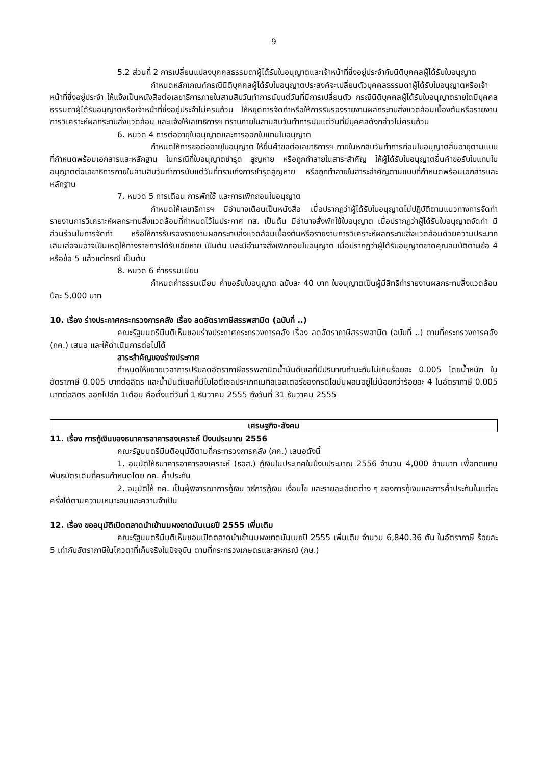9
5.2 ส่วนที่ 2 การเปลี่ยนแปลงบุคคลธรรมดาผู้ได้รับใบอนุญาตและเจ้าหน้าที่ซึ่งอยู่ประจำกับนิติบุคคลผู้ได้รับใบอนุญาต
กำหนดหลักเกณฑ์กรณีนิติบุคคลผู้ได้รับใบอนุญาตประสงค์จะเปลี่ยนตัวบุคคลธรรมดาผู้ได้รับใบอนุญาตหรือเจ้าหน้าที่ซึ่งอยู่ประจำ ให้แจ้งเป็นหนังสือต่อเลขาธิการภายในสามสิบวันทำการนับแต่วันที่มีการเปลี่ยนตัว กรณีนิติบุคคลผู้ได้รับใบอนุญาตรายใดมีบุคคลธรรมดาผู้ได้รับอนุญาตหรือเจ้าหน้าที่ซึ่งอยู่ประจำไม่ครบถ้วน ให้หยุดการจัดทำหรือให้การรับรองรายงานผลกระทบสิ่งแวดล้อมเบื้องต้นหรือรายงานการวิเคราะห์ผลกระทบสิ่งแวดล้อม และแจ้งให้เลขาธิการฯ ทราบภายในสามสิบวันทำการนับแต่วันที่มีบุคคลดังกล่าวไม่ครบถ้วน
6. หมวด 4 การต่ออายุใบอนุญาตและการออกใบแทนใบอนุญาต
กำหนดให้การขอต่ออายุใบอนุญาต ให้ยื่นคำขอต่อเลขาธิการฯ ภายในหกสิบวันทำการก่อนใบอนุญาตสิ้นอายุตามแบบที่กำหนดพร้อมเอกสารและหลักฐาน ในกรณีที่ใบอนุญาตชำรุด สูญหาย หรือถูกทำลายในสาระสำคัญ ให้ผู้ได้รับใบอนุญาตยื่นคำขอรับใบแทนใบอนุญาตต่อเลขาธิการภายในสามสิบวันทำการนับแต่วันที่ทราบถึงการชำรุดสูญหาย หรือถูกทำลายในสาระสำคัญตามแบบที่กำหนดพร้อมเอกสารและหลักฐาน
7. หมวด 5 การเตือน การพักใช้ และการเพิกถอนใบอนุญาต
กำหนดให้เลขาธิการฯ มีอำนาจเตือนเป็นหนังสือ เมื่อปรากฏว่าผู้ได้รับใบอนุญาตไม่ปฏิบัติตามแนวทางการจัดทำรายงานการวิเคราะห์ผลกระทบสิ่งแวดล้อมที่กำหนดไว้ในประกาศ ทส. เป็นต้น มีอำนาจสั่งพักใช้ใบอนุญาต เมื่อปรากฏว่าผู้ได้รับใบอนุญาตจัดทำ มีส่วนร่วมในการจัดทำ หรือให้การรับรองรายงานผลกระทบสิ่งแวดล้อมเบื้องต้นหรือรายงานการวิเคราะห์ผลกระทบสิ่งแวดล้อมด้วยความประมาทเลินเล่อจนอาจเป็นเหตุให้ทางราชการได้รับเสียหาย เป็นต้น และมีอำนาจสั่งเพิกถอนใบอนุญาต เมื่อปรากฏว่าผู้ได้รับอนุญาตขาดคุณสมบัติตามข้อ 4 หรือข้อ 5 แล้วแต่กรณี เป็นต้น
8. หมวด 6 ค่าธรรมเนียม
กำหนดค่าธรรมเนียม คำขอรับใบอนุญาต ฉบับละ 40 บาท ใบอนุญาตเป็นผู้มีสิทธิทำรายงานผลกระทบสิ่งแวดล้อม ปีละ 5,000 บาท
10. เรื่อง ร่างประกาศกระทรวงการคลัง เรื่อง ลดอัตราภาษีสรรพสามิต (ฉบับที่ ..)
คณะรัฐมนตรีมีมติเห็นชอบร่างประกาศกระทรวงการคลัง เรื่อง ลดอัตราภาษีสรรพสามิต (ฉบับที่ ..) ตามที่กระทรวงการคลัง (กค.) เสนอ และให้ดำเนินการต่อไปได้
สาระสำคัญของร่างประกาศ
กำหนดให้ขยายเวลาการปรับลดอัตราภาษีสรรพสามิตน้ำมันดีเซลที่มีปริมาณกำมะถันไม่เกินร้อยละ 0.005 โดยน้ำหนัก ในอัตราภาษี 0.005 บาทต่อลิตร และน้ำมันดีเซลที่มีไบโอดีเซลประเภทเมทิลเอสเตอร์ของกรดไขมันผสมอยู่ไม่น้อยกว่าร้อยละ 4 ในอัตราภาษี 0.005 บาทต่อลิตร ออกไปอีก 1เดือน คือตั้งแต่วันที่ 1 ธันวาคม 2555 ถึงวันที่ 31 ธันวาคม 2555
เศรษฐกิจ-สังคม
11. เรื่อง การกู้เงินของธนาคารอาคารสงเคราะห์ ปีงบประมาณ 2556
คณะรัฐมนตรีมีมติอนุมัติตามที่กระทรวงการคลัง (กค.) เสนอดังนี้
1. อนุมัติให้ธนาคารอาคารสงเคราะห์ (ธอส.) กู้เงินในประเทศในปีงบประมาณ 2556 จำนวน 4,000 ล้านบาท เพื่อทดแทนพันธบัตรเดิมที่ครบกำหนดโดย กค. ค้ำประกัน
2. อนุมัติให้ กค. เป็นผู้พิจารณาการกู้เงิน วิธีการกู้เงิน เงื่อนไข และรายละเอียดต่าง ๆ ของการกู้เงินและการค้ำประกันในแต่ละครั้งได้ตามความเหมาะสมและความจำเป็น
12. เรื่อง ขออนุมัติเปิดตลาดนำเข้านมผงขาดมันเนยปี 2555 เพิ่มเติม
คณะรัฐมนตรีมีมติเห็นชอบเปิดตลาดนำเข้านมผงขาดมันเนยปี 2555 เพิ่มเติม จำนวน 6,840.36 ตัน ในอัตราภาษี ร้อยละ 5 เท่ากับอัตราภาษีในโควตาที่เก็บจริงในปัจจุบัน ตามที่กระทรวงเกษตรและสหกรณ์ (กษ.)